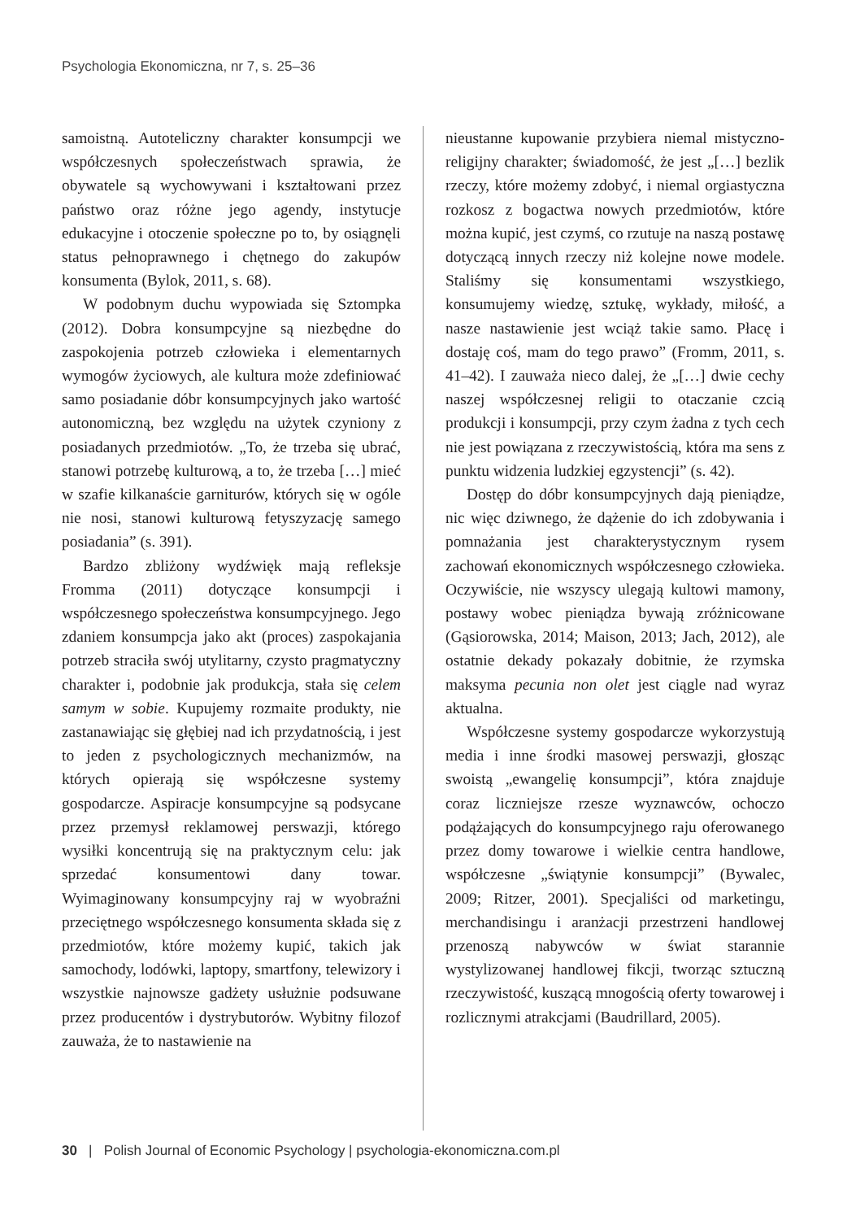Psychologia Ekonomiczna, nr 7, s. 25–36
samoistną. Autoteliczny charakter konsumpcji we współczesnych społeczeństwach sprawia, że obywatele są wychowywani i kształtowani przez państwo oraz różne jego agendy, instytucje edukacyjne i otoczenie społeczne po to, by osiągnęli status pełnoprawnego i chętnego do zakupów konsumenta (Bylok, 2011, s. 68).
W podobnym duchu wypowiada się Sztompka (2012). Dobra konsumpcyjne są niezbędne do zaspokojenia potrzeb człowieka i elementarnych wymogów życiowych, ale kultura może zdefiniować samo posiadanie dóbr konsumpcyjnych jako wartość autonomiczną, bez względu na użytek czyniony z posiadanych przedmiotów. „To, że trzeba się ubrać, stanowi potrzebę kulturową, a to, że trzeba […] mieć w szafie kilkanaście garniturów, których się w ogóle nie nosi, stanowi kulturową fetyszyzację samego posiadania” (s. 391).
Bardzo zbliżony wydźwięk mają refleksje Fromma (2011) dotyczące konsumpcji i współczesnego społeczeństwa konsumpcyjnego. Jego zdaniem konsumpcja jako akt (proces) zaspokajania potrzeb straciła swój utylitarny, czysto pragmatyczny charakter i, podobnie jak produkcja, stała się celem samym w sobie. Kupujemy rozmaite produkty, nie zastanawiając się głębiej nad ich przydatnością, i jest to jeden z psychologicznych mechanizmów, na których opierają się współczesne systemy gospodarcze. Aspiracje konsumpcyjne są podsycane przez przemysł reklamowej perswazji, którego wysiłki koncentrują się na praktycznym celu: jak sprzedać konsumentowi dany towar. Wyimaginowany konsumpcyjny raj w wyobraźni przeciętnego współczesnego konsumenta składa się z przedmiotów, które możemy kupić, takich jak samochody, lodówki, laptopy, smartfony, telewizory i wszystkie najnowsze gadżety usłużnie podsuwane przez producentów i dystrybutorów. Wybitny filozof zauważa, że to nastawienie na
nieustanne kupowanie przybiera niemal mistyczno-religijny charakter; świadomość, że jest „[…] bezlik rzeczy, które możemy zdobyć, i niemal orgiastyczna rozkosz z bogactwa nowych przedmiotów, które można kupić, jest czymś, co rzutuje na naszą postawę dotyczącą innych rzeczy niż kolejne nowe modele. Staliśmy się konsumentami wszystkiego, konsumujemy wiedzę, sztukę, wykłady, miłość, a nasze nastawienie jest wciąż takie samo. Płacę i dostaję coś, mam do tego prawo” (Fromm, 2011, s. 41–42). I zauważa nieco dalej, że „[…] dwie cechy naszej współczesnej religii to otaczanie czcią produkcji i konsumpcji, przy czym żadna z tych cech nie jest powiązana z rzeczywistością, która ma sens z punktu widzenia ludzkiej egzystencji” (s. 42).
Dostęp do dóbr konsumpcyjnych dają pieniądze, nic więc dziwnego, że dążenie do ich zdobywania i pomnażania jest charakterystycznym rysem zachowań ekonomicznych współczesnego człowieka. Oczywiście, nie wszyscy ulegają kultowi mamony, postawy wobec pieniądza bywają zróżnicowane (Gąsiorowska, 2014; Maison, 2013; Jach, 2012), ale ostatnie dekady pokazały dobitnie, że rzymska maksyma pecunia non olet jest ciągle nad wyraz aktualna.
Współczesne systemy gospodarcze wykorzystują media i inne środki masowej perswazji, głosząc swoistą „ewangelię konsumpcji”, która znajduje coraz liczniejsze rzesze wyznawców, ochoczo podążających do konsumpcyjnego raju oferowanego przez domy towarowe i wielkie centra handlowe, współczesne „świątynie konsumpcji” (Bywalec, 2009; Ritzer, 2001). Specjaliści od marketingu, merchandisingu i aranżacji przestrzeni handlowej przenoszą nabywców w świat starannie wystylizowanej handlowej fikcji, tworząc sztuczną rzeczywistość, kuszącą mnogością oferty towarowej i rozlicznymi atrakcjami (Baudrillard, 2005).
30 | Polish Journal of Economic Psychology | psychologia-ekonomiczna.com.pl